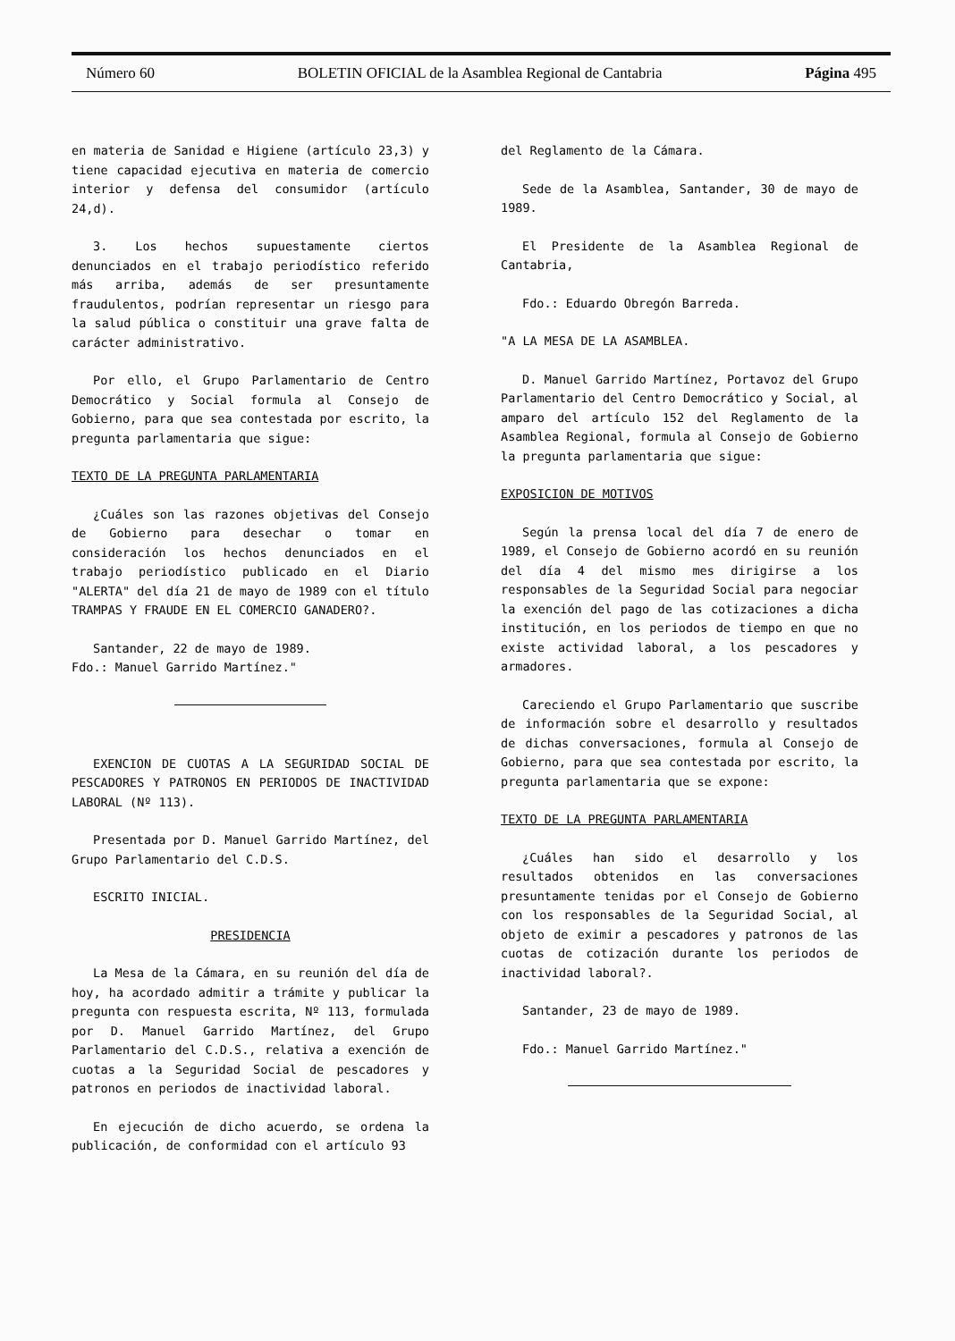Número 60 BOLETIN OFICIAL de la Asamblea Regional de Cantabria Página 495
en materia de Sanidad e Higiene (artículo 23,3) y tiene capacidad ejecutiva en materia de comercio interior y defensa del consumidor (artículo 24,d).
3. Los hechos supuestamente ciertos denunciados en el trabajo periodístico referido más arriba, además de ser presuntamente fraudulentos, podrían representar un riesgo para la salud pública o constituir una grave falta de carácter administrativo.
Por ello, el Grupo Parlamentario de Centro Democrático y Social formula al Consejo de Gobierno, para que sea contestada por escrito, la pregunta parlamentaria que sigue:
TEXTO DE LA PREGUNTA PARLAMENTARIA
¿Cuáles son las razones objetivas del Consejo de Gobierno para desechar o tomar en consideración los hechos denunciados en el trabajo periodístico publicado en el Diario "ALERTA" del día 21 de mayo de 1989 con el título TRAMPAS Y FRAUDE EN EL COMERCIO GANADERO?.
Santander, 22 de mayo de 1989.
Fdo.: Manuel Garrido Martínez."
EXENCION DE CUOTAS A LA SEGURIDAD SOCIAL DE PESCADORES Y PATRONOS EN PERIODOS DE INACTIVIDAD LABORAL (Nº 113).
Presentada por D. Manuel Garrido Martínez, del Grupo Parlamentario del C.D.S.
ESCRITO INICIAL.
PRESIDENCIA
La Mesa de la Cámara, en su reunión del día de hoy, ha acordado admitir a trámite y publicar la pregunta con respuesta escrita, Nº 113, formulada por D. Manuel Garrido Martínez, del Grupo Parlamentario del C.D.S., relativa a exención de cuotas a la Seguridad Social de pescadores y patronos en periodos de inactividad laboral.
En ejecución de dicho acuerdo, se ordena la publicación, de conformidad con el artículo 93
del Reglamento de la Cámara.
Sede de la Asamblea, Santander, 30 de mayo de 1989.
El Presidente de la Asamblea Regional de Cantabria,
Fdo.: Eduardo Obregón Barreda.
"A LA MESA DE LA ASAMBLEA.
D. Manuel Garrido Martínez, Portavoz del Grupo Parlamentario del Centro Democrático y Social, al amparo del artículo 152 del Reglamento de la Asamblea Regional, formula al Consejo de Gobierno la pregunta parlamentaria que sigue:
EXPOSICION DE MOTIVOS
Según la prensa local del día 7 de enero de 1989, el Consejo de Gobierno acordó en su reunión del día 4 del mismo mes dirigirse a los responsables de la Seguridad Social para negociar la exención del pago de las cotizaciones a dicha institución, en los periodos de tiempo en que no existe actividad laboral, a los pescadores y armadores.
Careciendo el Grupo Parlamentario que suscribe de información sobre el desarrollo y resultados de dichas conversaciones, formula al Consejo de Gobierno, para que sea contestada por escrito, la pregunta parlamentaria que se expone:
TEXTO DE LA PREGUNTA PARLAMENTARIA
¿Cuáles han sido el desarrollo y los resultados obtenidos en las conversaciones presuntamente tenidas por el Consejo de Gobierno con los responsables de la Seguridad Social, al objeto de eximir a pescadores y patronos de las cuotas de cotización durante los periodos de inactividad laboral?.
Santander, 23 de mayo de 1989.
Fdo.: Manuel Garrido Martínez."